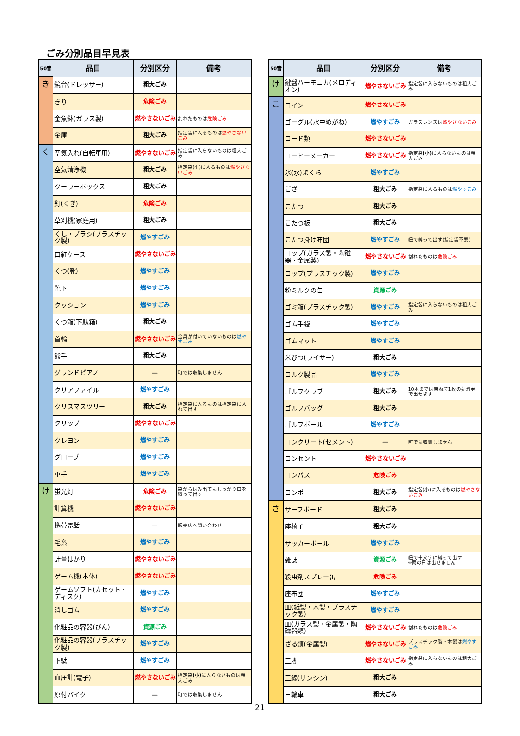ごみ分別品目早見表
| 50音 | 品目 | 分別区分 | 備考 |
| --- | --- | --- | --- |
| き | 鏡台(ドレッサー) | 粗大ごみ | |
| | きり | 危険ごみ | |
| | 金魚鉢(ガラス製) | 燃やさないごみ | 割れたものは 危険ごみ |
| | 金庫 | 粗大ごみ | 指定袋に入るものは 燃やさないごみ |
| く | 空気入れ(自転車用) | 燃やさないごみ | 指定袋に入らないものは粗大ごみ |
| | 空気清浄機 | 粗大ごみ | 指定袋(小)に入るものは 燃やさないごみ |
| | クーラーボックス | 粗大ごみ | |
| | 釘(くぎ) | 危険ごみ | |
| | 草刈機(家庭用) | 粗大ごみ | |
| | くし・ブラシ(プラスチック製) | 燃やすごみ | |
| | 口紅ケース | 燃やさないごみ | |
| | くつ(靴) | 燃やすごみ | |
| | 靴下 | 燃やすごみ | |
| | クッション | 燃やすごみ | |
| | くつ箱(下駄箱) | 粗大ごみ | |
| | 首輪 | 燃やさないごみ | 金具が付いていないものは 燃やすごみ |
| | 熊手 | 粗大ごみ | |
| | グランドピアノ | — | 町では収集しません |
| | クリアファイル | 燃やすごみ | |
| | クリスマスツリー | 粗大ごみ | 指定袋に入るものは指定袋に入れて出す |
| | クリップ | 燃やさないごみ | |
| | クレヨン | 燃やすごみ | |
| | グローブ | 燃やすごみ | |
| | 軍手 | 燃やすごみ | |
| け | 蛍光灯 | 危険ごみ | 袋からはみ出てもしっかり口を縛って出す |
| | 計算機 | 燃やさないごみ | |
| | 携帯電話 | — | 販売店へ問い合わせ |
| | 毛糸 | 燃やすごみ | |
| | 計量はかり | 燃やさないごみ | |
| | ゲーム機(本体) | 燃やさないごみ | |
| | ゲームソフト(カセット・ディスク) | 燃やすごみ | |
| | 消しゴム | 燃やすごみ | |
| | 化粧品の容器(びん) | 資源ごみ | |
| | 化粧品の容器(プラスチック製) | 燃やすごみ | |
| | 下駄 | 燃やすごみ | |
| | 血圧計(電子) | 燃やさないごみ | 指定袋 (小) に入らないものは粗大ごみ |
| | 原付バイク | — | 町では収集しません |
| 50音 | 品目 | 分別区分 | 備考 |
| --- | --- | --- | --- |
| け | 鍵盤ハーモニカ(メロディオン) | 燃やさないごみ | 指定袋に入らないものは粗大ごみ |
| こ | コイン | 燃やさないごみ | |
| | ゴーグル(水中めがね) | 燃やすごみ | ガラスレンズは 燃やさないごみ |
| | コード類 | 燃やさないごみ | |
| | コーヒーメーカー | 燃やさないごみ | 指定袋 (小) に入らないものは粗大ごみ |
| | 氷(水)まくら | 燃やすごみ | |
| | ござ | 粗大ごみ | 指定袋に入るものは 燃やすごみ |
| | こたつ | 粗大ごみ | |
| | こたつ板 | 粗大ごみ | |
| | こたつ掛け布団 | 燃やすごみ | 紐で縛って出す(指定袋不要) |
| | コップ(ガラス製・陶磁器・金属製) | 燃やさないごみ | 割れたものは 危険ごみ |
| | コップ(プラスチック製) | 燃やすごみ | |
| | 粉ミルクの缶 | 資源ごみ | |
| | ゴミ箱(プラスチック製) | 燃やすごみ | 指定袋に入らないものは粗大ごみ |
| | ゴム手袋 | 燃やすごみ | |
| | ゴムマット | 燃やすごみ | |
| | 米びつ(ライサー) | 粗大ごみ | |
| | コルク製品 | 燃やすごみ | |
| | ゴルフクラブ | 粗大ごみ | 10本までは束ねて1枚の処理券で出せます |
| | ゴルフバッグ | 粗大ごみ | |
| | ゴルフボール | 燃やすごみ | |
| | コンクリート(セメント) | — | 町では収集しません |
| | コンセント | 燃やさないごみ | |
| | コンパス | 危険ごみ | |
| | コンポ | 粗大ごみ | 指定袋(小)に入るものは 燃やさないごみ |
| さ | サーフボード | 粗大ごみ | |
| | 座椅子 | 粗大ごみ | |
| | サッカーボール | 燃やすごみ | |
| | 雑誌 | 資源ごみ | 紐で十文字に縛って出す ※雨の日は出せません |
| | 殺虫剤スプレー缶 | 危険ごみ | |
| | 座布団 | 燃やすごみ | |
| | 皿(紙製・木製・プラスチック製) | 燃やすごみ | |
| | 皿(ガラス製・金属製・陶磁器類) | 燃やさないごみ | 割れたものは 危険ごみ |
| | ざる類(金属製) | 燃やさないごみ | プラスチック製・木製は 燃やすごみ |
| | 三脚 | 燃やさないごみ | 指定袋に入らないものは粗大ごみ |
| | 三線(サンシン) | 粗大ごみ | |
| | 三輪車 | 粗大ごみ | |
21